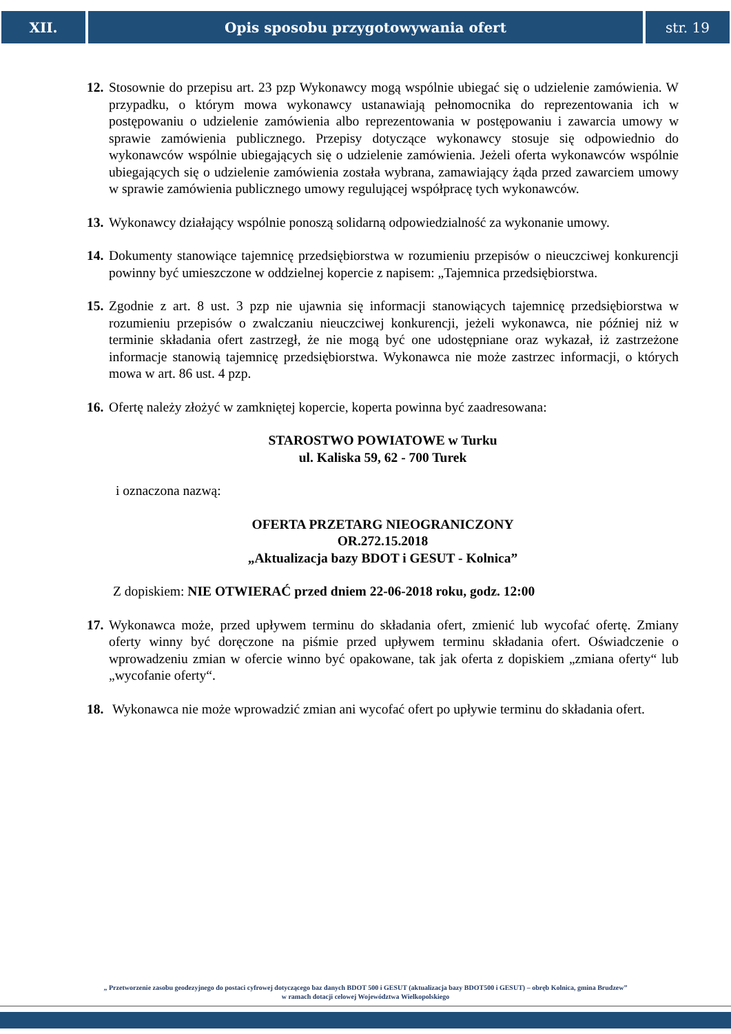XII. Opis sposobu przygotowywania ofert
str. 19
12. Stosownie do przepisu art. 23 pzp Wykonawcy mogą wspólnie ubiegać się o udzielenie zamówienia. W przypadku, o którym mowa wykonawcy ustanawiają pełnomocnika do reprezentowania ich w postępowaniu o udzielenie zamówienia albo reprezentowania w postępowaniu i zawarcia umowy w sprawie zamówienia publicznego. Przepisy dotyczące wykonawcy stosuje się odpowiednio do wykonawców wspólnie ubiegających się o udzielenie zamówienia. Jeżeli oferta wykonawców wspólnie ubiegających się o udzielenie zamówienia została wybrana, zamawiający żąda przed zawarciem umowy w sprawie zamówienia publicznego umowy regulującej współpracę tych wykonawców.
13. Wykonawcy działający wspólnie ponoszą solidarną odpowiedzialność za wykonanie umowy.
14. Dokumenty stanowiące tajemnicę przedsiębiorstwa w rozumieniu przepisów o nieuczciwej konkurencji powinny być umieszczone w oddzielnej kopercie z napisem: „Tajemnica przedsiębiorstwa.
15. Zgodnie z art. 8 ust. 3 pzp nie ujawnia się informacji stanowiących tajemnicę przedsiębiorstwa w rozumieniu przepisów o zwalczaniu nieuczciwej konkurencji, jeżeli wykonawca, nie później niż w terminie składania ofert zastrzegł, że nie mogą być one udostępniane oraz wykazał, iż zastrzeżone informacje stanowią tajemnicę przedsiębiorstwa. Wykonawca nie może zastrzec informacji, o których mowa w art. 86 ust. 4 pzp.
16. Ofertę należy złożyć w zamkniętej kopercie, koperta powinna być zaadresowana:
STAROSTWO POWIATOWE w Turku
ul. Kaliska 59, 62 - 700 Turek
i oznaczona nazwą:
OFERTA PRZETARG NIEOGRANICZONY
OR.272.15.2018
„Aktualizacja bazy BDOT i GESUT - Kolnica”
Z dopiskiem: NIE OTWIERAĆ przed dniem 22-06-2018 roku, godz. 12:00
17. Wykonawca może, przed upływem terminu do składania ofert, zmienić lub wycofać ofertę. Zmiany oferty winny być doręczone na piśmie przed upływem terminu składania ofert. Oświadczenie o wprowadzeniu zmian w ofercie winno być opakowane, tak jak oferta z dopiskiem „zmiana oferty“ lub „wycofanie oferty“.
18. Wykonawca nie może wprowadzić zmian ani wycofać ofert po upływie terminu do składania ofert.
„ Przetworzenie zasobu geodezyjnego do postaci cyfrowej dotyczącego baz danych BDOT 500 i GESUT (aktualizacja bazy BDOT500 i GESUT) – obręb Kolnica, gmina Brudzew”
w ramach dotacji celowej Województwa Wielkopolskiego